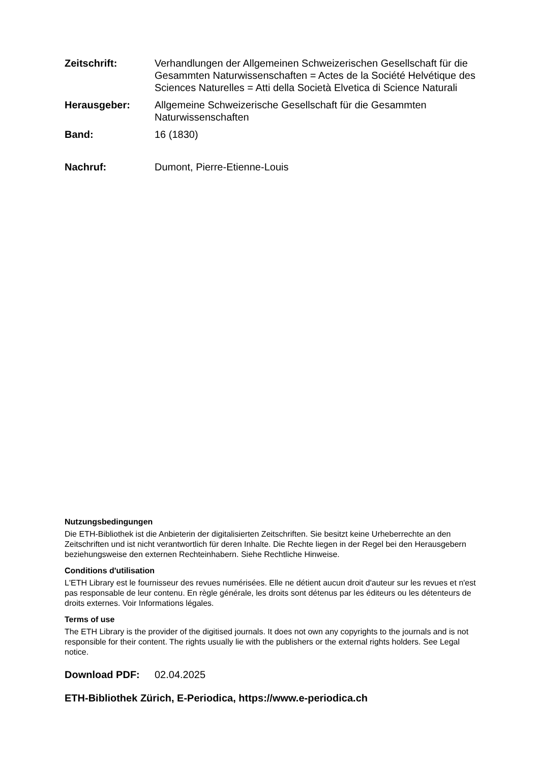Zeitschrift: Verhandlungen der Allgemeinen Schweizerischen Gesellschaft für die Gesammten Naturwissenschaften = Actes de la Société Helvétique des Sciences Naturelles = Atti della Società Elvetica di Science Naturali
Herausgeber: Allgemeine Schweizerische Gesellschaft für die Gesammten Naturwissenschaften
Band: 16 (1830)
Nachruf: Dumont, Pierre-Etienne-Louis
Nutzungsbedingungen
Die ETH-Bibliothek ist die Anbieterin der digitalisierten Zeitschriften. Sie besitzt keine Urheberrechte an den Zeitschriften und ist nicht verantwortlich für deren Inhalte. Die Rechte liegen in der Regel bei den Herausgebern beziehungsweise den externen Rechteinhabern. Siehe Rechtliche Hinweise.
Conditions d'utilisation
L'ETH Library est le fournisseur des revues numérisées. Elle ne détient aucun droit d'auteur sur les revues et n'est pas responsable de leur contenu. En règle générale, les droits sont détenus par les éditeurs ou les détenteurs de droits externes. Voir Informations légales.
Terms of use
The ETH Library is the provider of the digitised journals. It does not own any copyrights to the journals and is not responsible for their content. The rights usually lie with the publishers or the external rights holders. See Legal notice.
Download PDF: 02.04.2025
ETH-Bibliothek Zürich, E-Periodica, https://www.e-periodica.ch